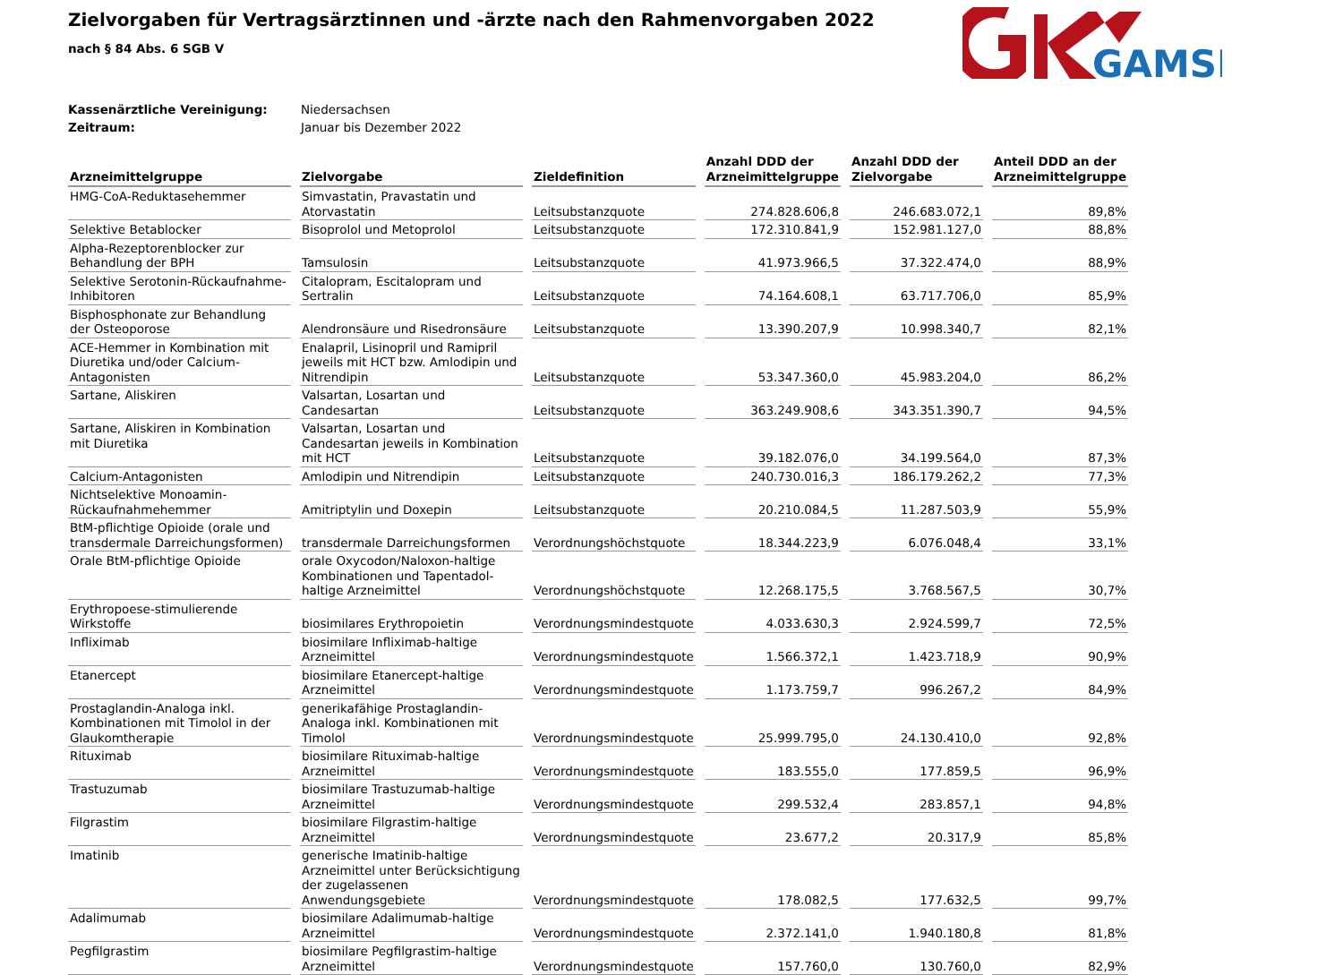GAMSI
Zielvorgaben für Vertragsärztinnen und -ärzte nach den Rahmenvorgaben 2022
nach § 84 Abs. 6 SGB V
Kassenärztliche Vereinigung: Niedersachsen
Zeitraum: Januar bis Dezember 2022
| Arzneimittelgruppe | Zielvorgabe | Zieldefinition | Anzahl DDD der Arzneimittelgruppe | Anzahl DDD der Zielvorgabe | Anteil DDD an der Arzneimittelgruppe |
| --- | --- | --- | --- | --- | --- |
| HMG-CoA-Reduktasehemmer | Simvastatin, Pravastatin und Atorvastatin | Leitsubstanzquote | 274.828.606,8 | 246.683.072,1 | 89,8% |
| Selektive Betablocker | Bisoprolol und Metoprolol | Leitsubstanzquote | 172.310.841,9 | 152.981.127,0 | 88,8% |
| Alpha-Rezeptorenblocker zur Behandlung der BPH | Tamsulosin | Leitsubstanzquote | 41.973.966,5 | 37.322.474,0 | 88,9% |
| Selektive Serotonin-Rückaufnahme-Inhibitoren | Citalopram, Escitalopram und Sertralin | Leitsubstanzquote | 74.164.608,1 | 63.717.706,0 | 85,9% |
| Bisphosphonate zur Behandlung der Osteoporose | Alendronsäure und Risedronsäure | Leitsubstanzquote | 13.390.207,9 | 10.998.340,7 | 82,1% |
| ACE-Hemmer in Kombination mit Diuretika und/oder Calcium-Antagonisten | Enalapril, Lisinopril und Ramipril jeweils mit HCT bzw. Amlodipin und Nitrendipin | Leitsubstanzquote | 53.347.360,0 | 45.983.204,0 | 86,2% |
| Sartane, Aliskiren | Valsartan, Losartan und Candesartan | Leitsubstanzquote | 363.249.908,6 | 343.351.390,7 | 94,5% |
| Sartane, Aliskiren in Kombination mit Diuretika | Valsartan, Losartan und Candesartan jeweils in Kombination mit HCT | Leitsubstanzquote | 39.182.076,0 | 34.199.564,0 | 87,3% |
| Calcium-Antagonisten | Amlodipin und Nitrendipin | Leitsubstanzquote | 240.730.016,3 | 186.179.262,2 | 77,3% |
| Nichtselektive Monoamin-Rückaufnahmehemmer | Amitriptylin und Doxepin | Leitsubstanzquote | 20.210.084,5 | 11.287.503,9 | 55,9% |
| BtM-pflichtige Opioide (orale und transdermale Darreichungsformen) | transdermale Darreichungsformen | Verordnungshöchstquote | 18.344.223,9 | 6.076.048,4 | 33,1% |
| Orale BtM-pflichtige Opioide | orale Oxycodon/Naloxon-haltige Kombinationen und Tapentadol-haltige Arzneimittel | Verordnungshöchstquote | 12.268.175,5 | 3.768.567,5 | 30,7% |
| Erythropoese-stimulierende Wirkstoffe | biosimilares Erythropoietin | Verordnungsmindestquote | 4.033.630,3 | 2.924.599,7 | 72,5% |
| Infliximab | biosimilare Infliximab-haltige Arzneimittel | Verordnungsmindestquote | 1.566.372,1 | 1.423.718,9 | 90,9% |
| Etanercept | biosimilare Etanercept-haltige Arzneimittel | Verordnungsmindestquote | 1.173.759,7 | 996.267,2 | 84,9% |
| Prostaglandin-Analoga inkl. Kombinationen mit Timolol in der Glaukomtherapie | generikafähige Prostaglandin-Analoga inkl. Kombinationen mit Timolol | Verordnungsmindestquote | 25.999.795,0 | 24.130.410,0 | 92,8% |
| Rituximab | biosimilare Rituximab-haltige Arzneimittel | Verordnungsmindestquote | 183.555,0 | 177.859,5 | 96,9% |
| Trastuzumab | biosimilare Trastuzumab-haltige Arzneimittel | Verordnungsmindestquote | 299.532,4 | 283.857,1 | 94,8% |
| Filgrastim | biosimilare Filgrastim-haltige Arzneimittel | Verordnungsmindestquote | 23.677,2 | 20.317,9 | 85,8% |
| Imatinib | generische Imatinib-haltige Arzneimittel unter Berücksichtigung der zugelassenen Anwendungsgebiete | Verordnungsmindestquote | 178.082,5 | 177.632,5 | 99,7% |
| Adalimumab | biosimilare Adalimumab-haltige Arzneimittel | Verordnungsmindestquote | 2.372.141,0 | 1.940.180,8 | 81,8% |
| Pegfilgrastim | biosimilare Pegfilgrastim-haltige Arzneimittel | Verordnungsmindestquote | 157.760,0 | 130.760,0 | 82,9% |